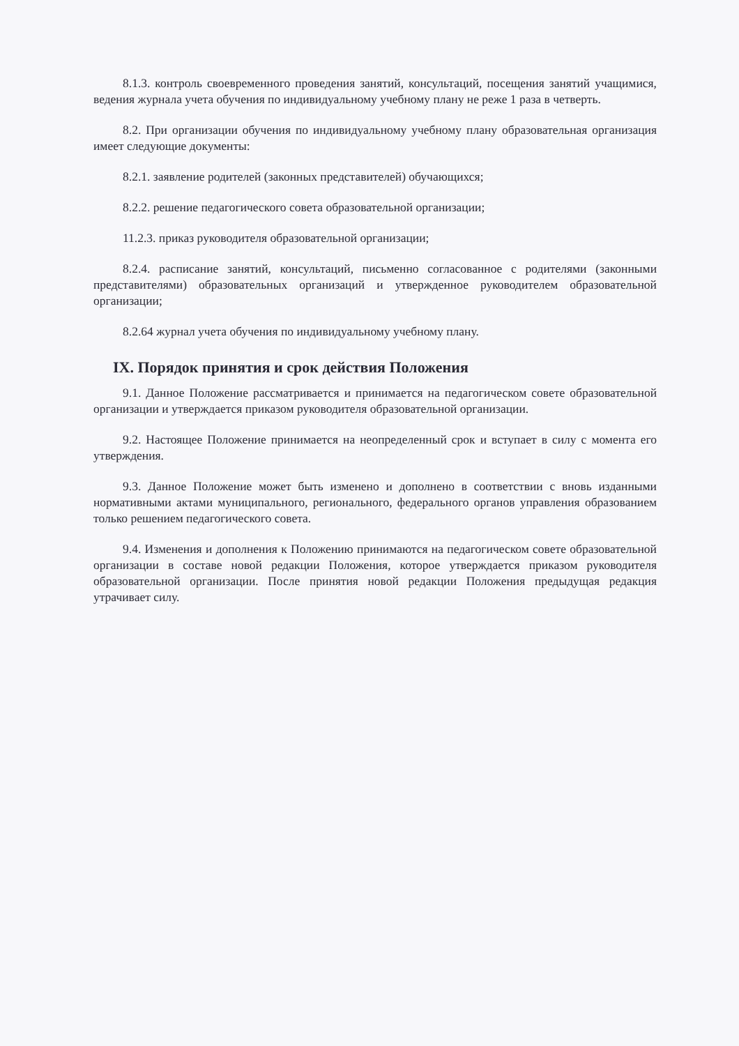8.1.3. контроль своевременного проведения занятий, консультаций, посещения занятий учащимися, ведения журнала учета обучения по индивидуальному учебному плану не реже 1 раза в четверть.
8.2. При организации обучения по индивидуальному учебному плану образовательная организация имеет следующие документы:
8.2.1. заявление родителей (законных представителей) обучающихся;
8.2.2. решение педагогического совета образовательной организации;
11.2.3. приказ руководителя образовательной организации;
8.2.4. расписание занятий, консультаций, письменно согласованное с родителями (законными представителями) образовательных организаций и утвержденное руководителем образовательной организации;
8.2.64 журнал учета обучения по индивидуальному учебному плану.
IX. Порядок принятия и срок действия Положения
9.1. Данное Положение рассматривается и принимается на педагогическом совете образовательной организации и утверждается приказом руководителя образовательной организации.
9.2. Настоящее Положение принимается на неопределенный срок и вступает в силу с момента его утверждения.
9.3. Данное Положение может быть изменено и дополнено в соответствии с вновь изданными нормативными актами муниципального, регионального, федерального органов управления образованием только решением педагогического совета.
9.4. Изменения и дополнения к Положению принимаются на педагогическом совете образовательной организации в составе новой редакции Положения, которое утверждается приказом руководителя образовательной организации. После принятия новой редакции Положения предыдущая редакция утрачивает силу.